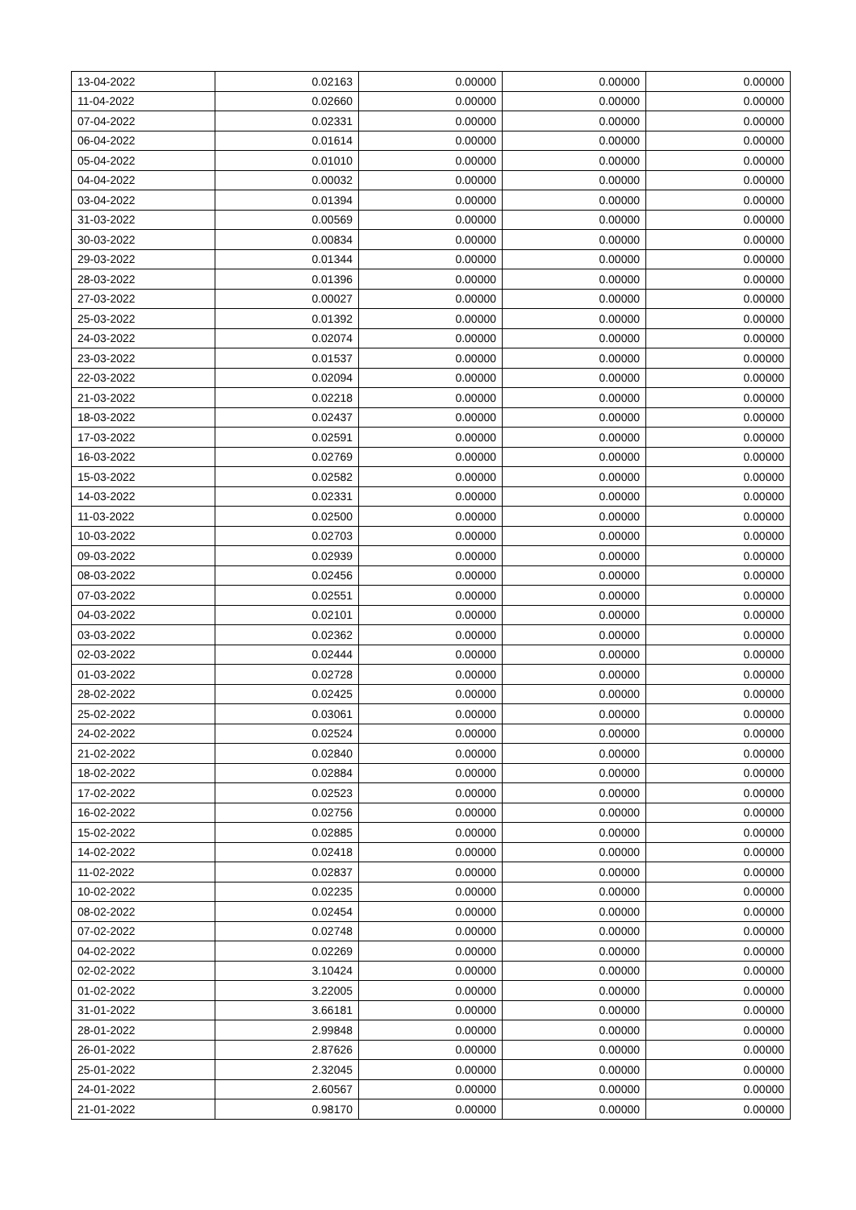| 13-04-2022 | 0.02163 | 0.00000 | 0.00000 | 0.00000 |
| 11-04-2022 | 0.02660 | 0.00000 | 0.00000 | 0.00000 |
| 07-04-2022 | 0.02331 | 0.00000 | 0.00000 | 0.00000 |
| 06-04-2022 | 0.01614 | 0.00000 | 0.00000 | 0.00000 |
| 05-04-2022 | 0.01010 | 0.00000 | 0.00000 | 0.00000 |
| 04-04-2022 | 0.00032 | 0.00000 | 0.00000 | 0.00000 |
| 03-04-2022 | 0.01394 | 0.00000 | 0.00000 | 0.00000 |
| 31-03-2022 | 0.00569 | 0.00000 | 0.00000 | 0.00000 |
| 30-03-2022 | 0.00834 | 0.00000 | 0.00000 | 0.00000 |
| 29-03-2022 | 0.01344 | 0.00000 | 0.00000 | 0.00000 |
| 28-03-2022 | 0.01396 | 0.00000 | 0.00000 | 0.00000 |
| 27-03-2022 | 0.00027 | 0.00000 | 0.00000 | 0.00000 |
| 25-03-2022 | 0.01392 | 0.00000 | 0.00000 | 0.00000 |
| 24-03-2022 | 0.02074 | 0.00000 | 0.00000 | 0.00000 |
| 23-03-2022 | 0.01537 | 0.00000 | 0.00000 | 0.00000 |
| 22-03-2022 | 0.02094 | 0.00000 | 0.00000 | 0.00000 |
| 21-03-2022 | 0.02218 | 0.00000 | 0.00000 | 0.00000 |
| 18-03-2022 | 0.02437 | 0.00000 | 0.00000 | 0.00000 |
| 17-03-2022 | 0.02591 | 0.00000 | 0.00000 | 0.00000 |
| 16-03-2022 | 0.02769 | 0.00000 | 0.00000 | 0.00000 |
| 15-03-2022 | 0.02582 | 0.00000 | 0.00000 | 0.00000 |
| 14-03-2022 | 0.02331 | 0.00000 | 0.00000 | 0.00000 |
| 11-03-2022 | 0.02500 | 0.00000 | 0.00000 | 0.00000 |
| 10-03-2022 | 0.02703 | 0.00000 | 0.00000 | 0.00000 |
| 09-03-2022 | 0.02939 | 0.00000 | 0.00000 | 0.00000 |
| 08-03-2022 | 0.02456 | 0.00000 | 0.00000 | 0.00000 |
| 07-03-2022 | 0.02551 | 0.00000 | 0.00000 | 0.00000 |
| 04-03-2022 | 0.02101 | 0.00000 | 0.00000 | 0.00000 |
| 03-03-2022 | 0.02362 | 0.00000 | 0.00000 | 0.00000 |
| 02-03-2022 | 0.02444 | 0.00000 | 0.00000 | 0.00000 |
| 01-03-2022 | 0.02728 | 0.00000 | 0.00000 | 0.00000 |
| 28-02-2022 | 0.02425 | 0.00000 | 0.00000 | 0.00000 |
| 25-02-2022 | 0.03061 | 0.00000 | 0.00000 | 0.00000 |
| 24-02-2022 | 0.02524 | 0.00000 | 0.00000 | 0.00000 |
| 21-02-2022 | 0.02840 | 0.00000 | 0.00000 | 0.00000 |
| 18-02-2022 | 0.02884 | 0.00000 | 0.00000 | 0.00000 |
| 17-02-2022 | 0.02523 | 0.00000 | 0.00000 | 0.00000 |
| 16-02-2022 | 0.02756 | 0.00000 | 0.00000 | 0.00000 |
| 15-02-2022 | 0.02885 | 0.00000 | 0.00000 | 0.00000 |
| 14-02-2022 | 0.02418 | 0.00000 | 0.00000 | 0.00000 |
| 11-02-2022 | 0.02837 | 0.00000 | 0.00000 | 0.00000 |
| 10-02-2022 | 0.02235 | 0.00000 | 0.00000 | 0.00000 |
| 08-02-2022 | 0.02454 | 0.00000 | 0.00000 | 0.00000 |
| 07-02-2022 | 0.02748 | 0.00000 | 0.00000 | 0.00000 |
| 04-02-2022 | 0.02269 | 0.00000 | 0.00000 | 0.00000 |
| 02-02-2022 | 3.10424 | 0.00000 | 0.00000 | 0.00000 |
| 01-02-2022 | 3.22005 | 0.00000 | 0.00000 | 0.00000 |
| 31-01-2022 | 3.66181 | 0.00000 | 0.00000 | 0.00000 |
| 28-01-2022 | 2.99848 | 0.00000 | 0.00000 | 0.00000 |
| 26-01-2022 | 2.87626 | 0.00000 | 0.00000 | 0.00000 |
| 25-01-2022 | 2.32045 | 0.00000 | 0.00000 | 0.00000 |
| 24-01-2022 | 2.60567 | 0.00000 | 0.00000 | 0.00000 |
| 21-01-2022 | 0.98170 | 0.00000 | 0.00000 | 0.00000 |